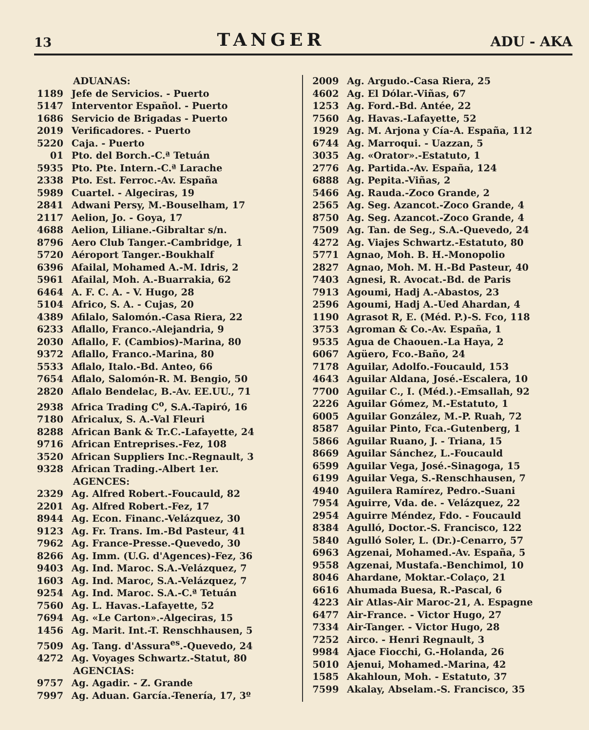13 TANGER ADU - AKA
ADUANAS:
1189 Jefe de Servicios. - Puerto
5147 Interventor Español. - Puerto
1686 Servicio de Brigadas - Puerto
2019 Verificadores. - Puerto
5220 Caja. - Puerto
01 Pto. del Borch.-C.ª Tetuán
5935 Pto. Pte. Intern.-C.ª Larache
2338 Pto. Est. Ferroc.-Av. España
5989 Cuartel. - Algeciras, 19
2841 Adwani Persy, M.-Bouselham, 17
2117 Aelion, Jo. - Goya, 17
4688 Aelion, Liliane.-Gibraltar s/n.
8796 Aero Club Tanger.-Cambridge, 1
5720 Aéroport Tanger.-Boukhalf
6396 Afailal, Mohamed A.-M. Idris, 2
5961 Afailal, Moh. A.-Buarrakia, 62
6464 A. F. C. A. - V. Hugo, 28
5104 Africo, S. A. - Cujas, 20
4389 Afilalo, Salomón.-Casa Riera, 22
6233 Aflallo, Franco.-Alejandria, 9
2030 Aflallo, F. (Cambios)-Marina, 80
9372 Aflallo, Franco.-Marina, 80
5533 Aflalo, Italo.-Bd. Anteo, 66
7654 Aflalo, Salomón-R. M. Bengio, 50
2820 Aflalo Bendelac, B.-Av. EE.UU., 71
2938 Africa Trading C<sup>o</sup>, S.A.-Tapiró, 16
7180 Africalux, S. A.-Val Fleuri
8288 African Bank & Tr.C.-Lafayette, 24
9716 African Entreprises.-Fez, 108
3520 African Suppliers Inc.-Regnault, 3
9328 African Trading.-Albert 1er.
AGENCES:
2329 Ag. Alfred Robert.-Foucauld, 82
2201 Ag. Alfred Robert.-Fez, 17
8944 Ag. Econ. Financ.-Velázquez, 30
9123 Ag. Fr. Trans. Im.-Bd Pasteur, 41
7962 Ag. France-Presse.-Quevedo, 30
8266 Ag. Imm. (U.G. d'Agences)-Fez, 36
9403 Ag. Ind. Maroc. S.A.-Velázquez, 7
1603 Ag. Ind. Maroc, S.A.-Velázquez, 7
9254 Ag. Ind. Maroc. S.A.-C.ª Tetuán
7560 Ag. L. Havas.-Lafayette, 52
7694 Ag. «Le Carton».-Algeciras, 15
1456 Ag. Marit. Int.-T. Renschhausen, 5
7509 Ag. Tang. d'Assura<sup>es</sup>.-Quevedo, 24
4272 Ag. Voyages Schwartz.-Statut, 80
AGENCIAS:
9757 Ag. Agadir. - Z. Grande
7997 Ag. Aduan. García.-Tenería, 17, 3º
2009 Ag. Argudo.-Casa Riera, 25
4602 Ag. El Dólar.-Viñas, 67
1253 Ag. Ford.-Bd. Antée, 22
7560 Ag. Havas.-Lafayette, 52
1929 Ag. M. Arjona y Cía-A. España, 112
6744 Ag. Marroqui. - Uazzan, 5
3035 Ag. «Orator».-Estatuto, 1
2776 Ag. Partida.-Av. España, 124
6888 Ag. Pepita.-Viñas, 2
5466 Ag. Rauda.-Zoco Grande, 2
2565 Ag. Seg. Azancot.-Zoco Grande, 4
8750 Ag. Seg. Azancot.-Zoco Grande, 4
7509 Ag. Tan. de Seg., S.A.-Quevedo, 24
4272 Ag. Viajes Schwartz.-Estatuto, 80
5771 Agnao, Moh. B. H.-Monopolio
2827 Agnao, Moh. M. H.-Bd Pasteur, 40
7403 Agnesi, R. Avocat.-Bd. de Paris
7913 Agoumi, Hadj A.-Abastos, 23
2596 Agoumi, Hadj A.-Ued Ahardan, 4
1190 Agrasot R, E. (Méd. P.)-S. Fco, 118
3753 Agroman & Co.-Av. España, 1
9535 Agua de Chaouen.-La Haya, 2
6067 Agüero, Fco.-Baño, 24
7178 Aguilar, Adolfo.-Foucauld, 153
4643 Aguilar Aldana, José.-Escalera, 10
7700 Aguilar C., I. (Méd.).-Emsallah, 92
2226 Aguilar Gómez, M.-Estatuto, 1
6005 Aguilar González, M.-P. Ruah, 72
8587 Aguilar Pinto, Fca.-Gutenberg, 1
5866 Aguilar Ruano, J. - Triana, 15
8669 Aguilar Sánchez, L.-Foucauld
6599 Aguilar Vega, José.-Sinagoga, 15
6199 Aguilar Vega, S.-Renschhausen, 7
4940 Aguilera Ramírez, Pedro.-Suani
7954 Aguirre, Vda. de. - Velázquez, 22
2954 Aguirre Méndez, Fdo. - Foucauld
8384 Agulló, Doctor.-S. Francisco, 122
5840 Agulló Soler, L. (Dr.)-Cenarro, 57
6963 Agzenai, Mohamed.-Av. España, 5
9558 Agzenai, Mustafa.-Benchimol, 10
8046 Ahardane, Moktar.-Colaço, 21
6616 Ahumada Buesa, R.-Pascal, 6
4223 Air Atlas-Air Maroc-21, A. Espagne
6477 Air-France. - Victor Hugo, 27
7334 Air-Tanger. - Victor Hugo, 28
7252 Airco. - Henri Regnault, 3
9984 Ajace Fiocchi, G.-Holanda, 26
5010 Ajenui, Mohamed.-Marina, 42
1585 Akahloun, Moh. - Estatuto, 37
7599 Akalay, Abselam.-S. Francisco, 35